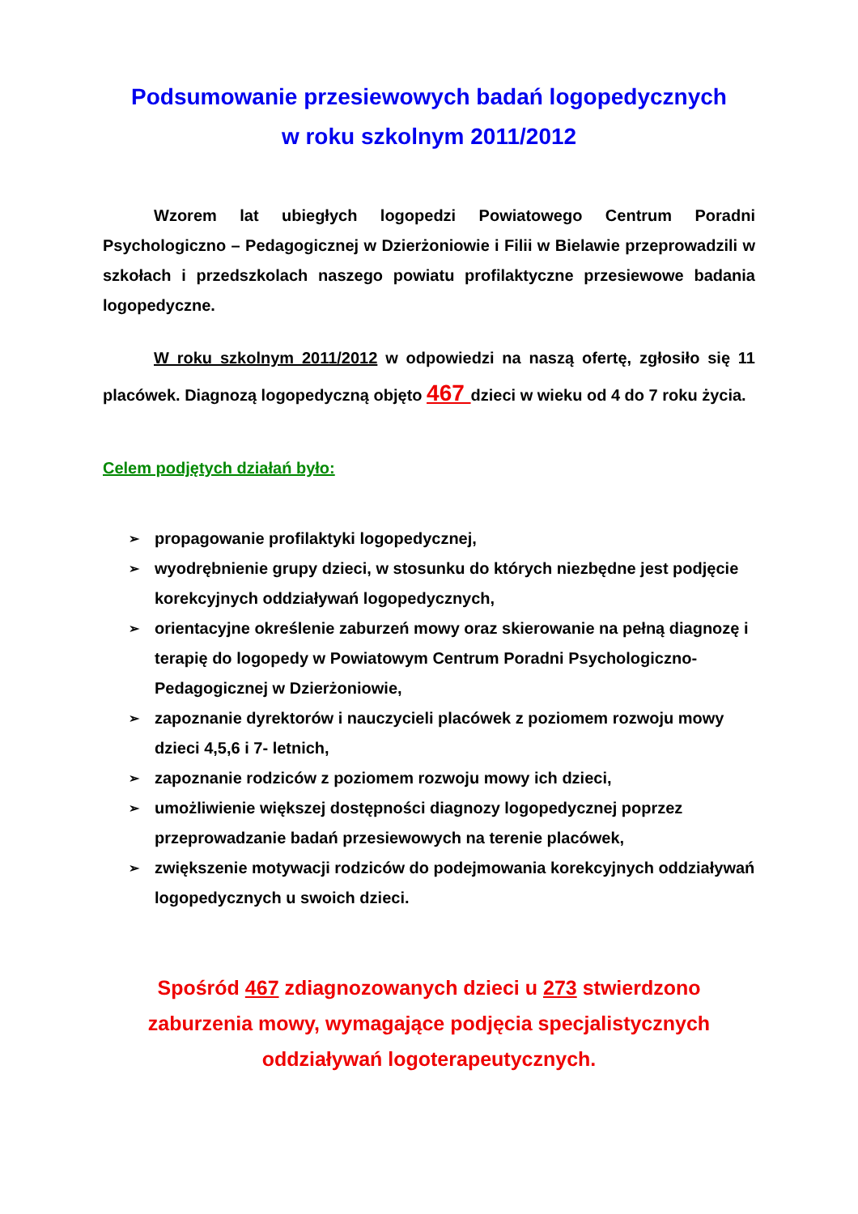Podsumowanie przesiewowych badań logopedycznych
w roku szkolnym 2011/2012
Wzorem lat ubiegłych logopedzi Powiatowego Centrum Poradni Psychologiczno – Pedagogicznej w Dzierżoniowie i Filii w Bielawie przeprowadzili w szkołach i przedszkolach naszego powiatu profilaktyczne przesiewowe badania logopedyczne.
W roku szkolnym 2011/2012 w odpowiedzi na naszą ofertę, zgłosiło się 11 placówek. Diagnozą logopedyczną objęto 467 dzieci w wieku od 4 do 7 roku życia.
Celem podjętych działań było:
➢ propagowanie profilaktyki logopedycznej,
➢ wyodrębnienie grupy dzieci, w stosunku do których niezbędne jest podjęcie korekcyjnych oddziaływań logopedycznych,
➢ orientacyjne określenie zaburzeń mowy oraz skierowanie na pełną diagnozę i terapię do logopedy w Powiatowym Centrum Poradni Psychologiczno-Pedagogicznej w Dzierżoniowie,
➢ zapoznanie dyrektorów i nauczycieli placówek z poziomem rozwoju mowy dzieci 4,5,6 i 7- letnich,
➢ zapoznanie rodziców z poziomem rozwoju mowy ich dzieci,
➢ umożliwienie większej dostępności diagnozy logopedycznej poprzez przeprowadzanie badań przesiewowych na terenie placówek,
➢ zwiększenie motywacji rodziców do podejmowania korekcyjnych oddziaływań logopedycznych u swoich dzieci.
Spośród 467 zdiagnozowanych dzieci u 273 stwierdzono
zaburzenia mowy, wymagające podjęcia specjalistycznych
oddziaływań logoterapeutycznych.